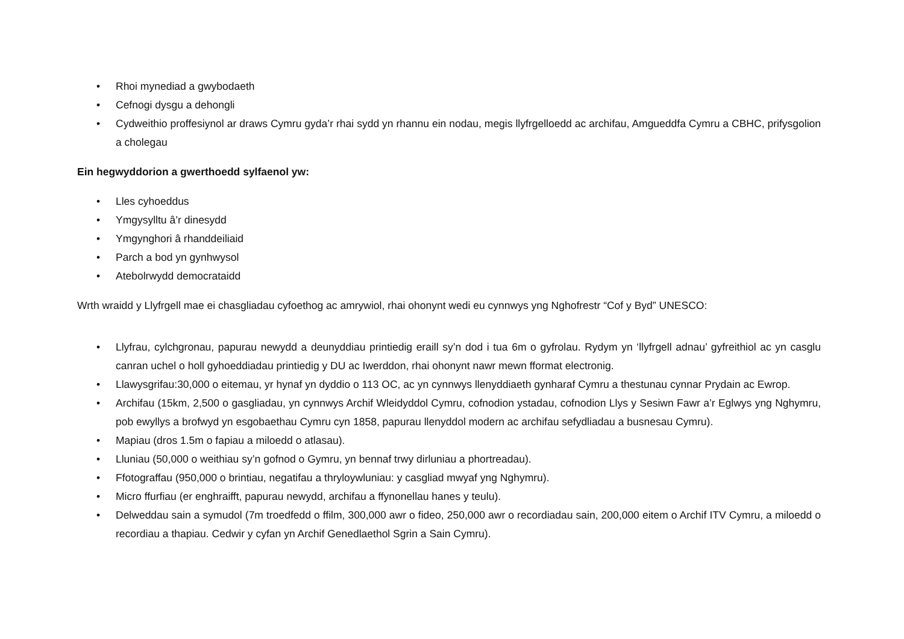• Rhoi mynediad a gwybodaeth
• Cefnogi dysgu a dehongli
• Cydweithio proffesiynol ar draws Cymru gyda’r rhai sydd yn rhannu ein nodau, megis llyfrgelloedd ac archifau, Amgueddfa Cymru a CBHC, prifysgolion a cholegau
Ein hegwyddorion a gwerthoedd sylfaenol yw:
• Lles cyhoeddus
• Ymgysylltu â’r dinesydd
• Ymgynghori â rhanddeiliaid
• Parch a bod yn gynhwysol
• Atebolrwydd democrataidd
Wrth wraidd y Llyfrgell mae ei chasgliadau cyfoethog ac amrywiol, rhai ohonynt wedi eu cynnwys yng Nghofrestr “Cof y Byd” UNESCO:
• Llyfrau, cylchgronau, papurau newydd a deunyddiau printiedig eraill sy’n dod i tua 6m o gyfrolau. Rydym yn ‘llyfrgell adnau’ gyfreithiol ac yn casglu canran uchel o holl gyhoeddiadau printiedig y DU ac Iwerddon, rhai ohonynt nawr mewn fformat electronig.
• Llawysgrifau:30,000 o eitemau, yr hynaf yn dyddio o 113 OC, ac yn cynnwys llenyddiaeth gynharaf Cymru a thestunau cynnar Prydain ac Ewrop.
• Archifau (15km, 2,500 o gasgliadau, yn cynnwys Archif Wleidyddol Cymru, cofnodion ystadau, cofnodion Llys y Sesiwn Fawr a’r Eglwys yng Nghymru, pob ewyllys a brofwyd yn esgobaethau Cymru cyn 1858, papurau llenyddol modern ac archifau sefydliadau a busnesau Cymru).
• Mapiau (dros 1.5m o fapiau a miloedd o atlasau).
• Lluniau (50,000 o weithiau sy’n gofnod o Gymru, yn bennaf trwy dirluniau a phortreadau).
• Ffotograffau (950,000 o brintiau, negatifau a thryloywluniau: y casgliad mwyaf yng Nghymru).
• Micro ffurfiau (er enghraifft, papurau newydd, archifau a ffynonellau hanes y teulu).
• Delweddau sain a symudol (7m troedfedd o ffilm, 300,000 awr o fideo, 250,000 awr o recordiadau sain, 200,000 eitem o Archif ITV Cymru, a miloedd o recordiau a thapiau. Cedwir y cyfan yn Archif Genedlaethol Sgrin a Sain Cymru).